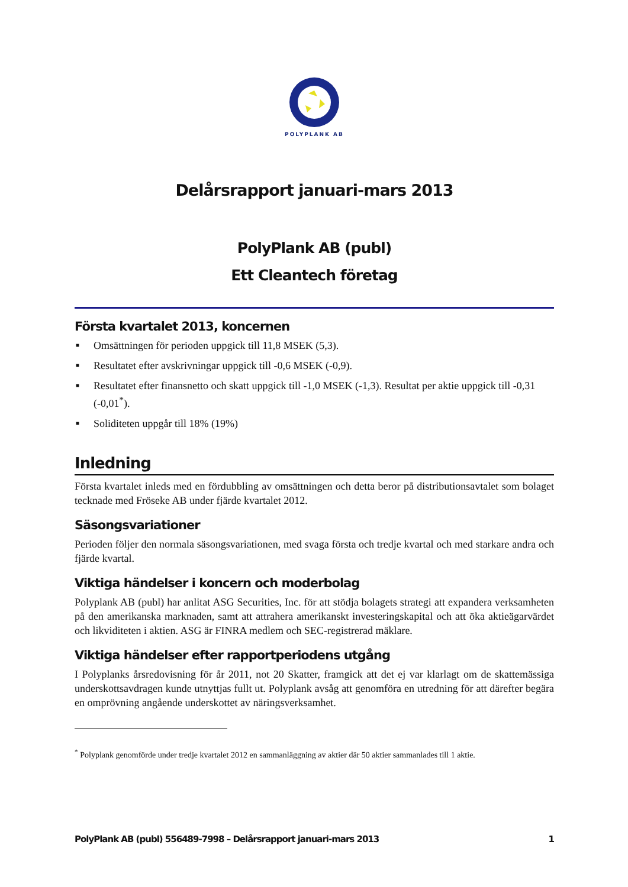POLYPLANK AB
Delårsrapport januari-mars 2013
PolyPlank AB (publ)
Ett Cleantech företag
Första kvartalet 2013, koncernen
■ Omsättningen för perioden uppgick till 11,8 MSEK (5,3).
■ Resultatet efter avskrivningar uppgick till -0,6 MSEK (-0,9).
■ Resultatet efter finansnetto och skatt uppgick till -1,0 MSEK (-1,3). Resultat per aktie uppgick till -0,31 (-0,01<sup>*</sup>).
■ Soliditeten uppgår till 18% (19%)
Inledning
Första kvartalet inleds med en fördubbling av omsättningen och detta beror på distributionsavtalet som bolaget tecknade med Fröseke AB under fjärde kvartalet 2012.
Säsongsvariationer
Perioden följer den normala säsongsvariationen, med svaga första och tredje kvartal och med starkare andra och fjärde kvartal.
Viktiga händelser i koncern och moderbolag
Polyplank AB (publ) har anlitat ASG Securities, Inc. för att stödja bolagets strategi att expandera verksamheten på den amerikanska marknaden, samt att attrahera amerikanskt investeringskapital och att öka aktieägarvärdet och likviditeten i aktien. ASG är FINRA medlem och SEC-registrerad mäklare.
Viktiga händelser efter rapportperiodens utgång
I Polyplanks årsredovisning för år 2011, not 20 Skatter, framgick att det ej var klarlagt om de skattemässiga underskottsavdragen kunde utnyttjas fullt ut. Polyplank avsåg att genomföra en utredning för att därefter begära en omprövning angående underskottet av näringsverksamhet.
<sup>*</sup> Polyplank genomförde under tredje kvartalet 2012 en sammanläggning av aktier där 50 aktier sammanlades till 1 aktie.
PolyPlank AB (publ) 556489-7998 – Delårsrapport januari-mars 2013 1